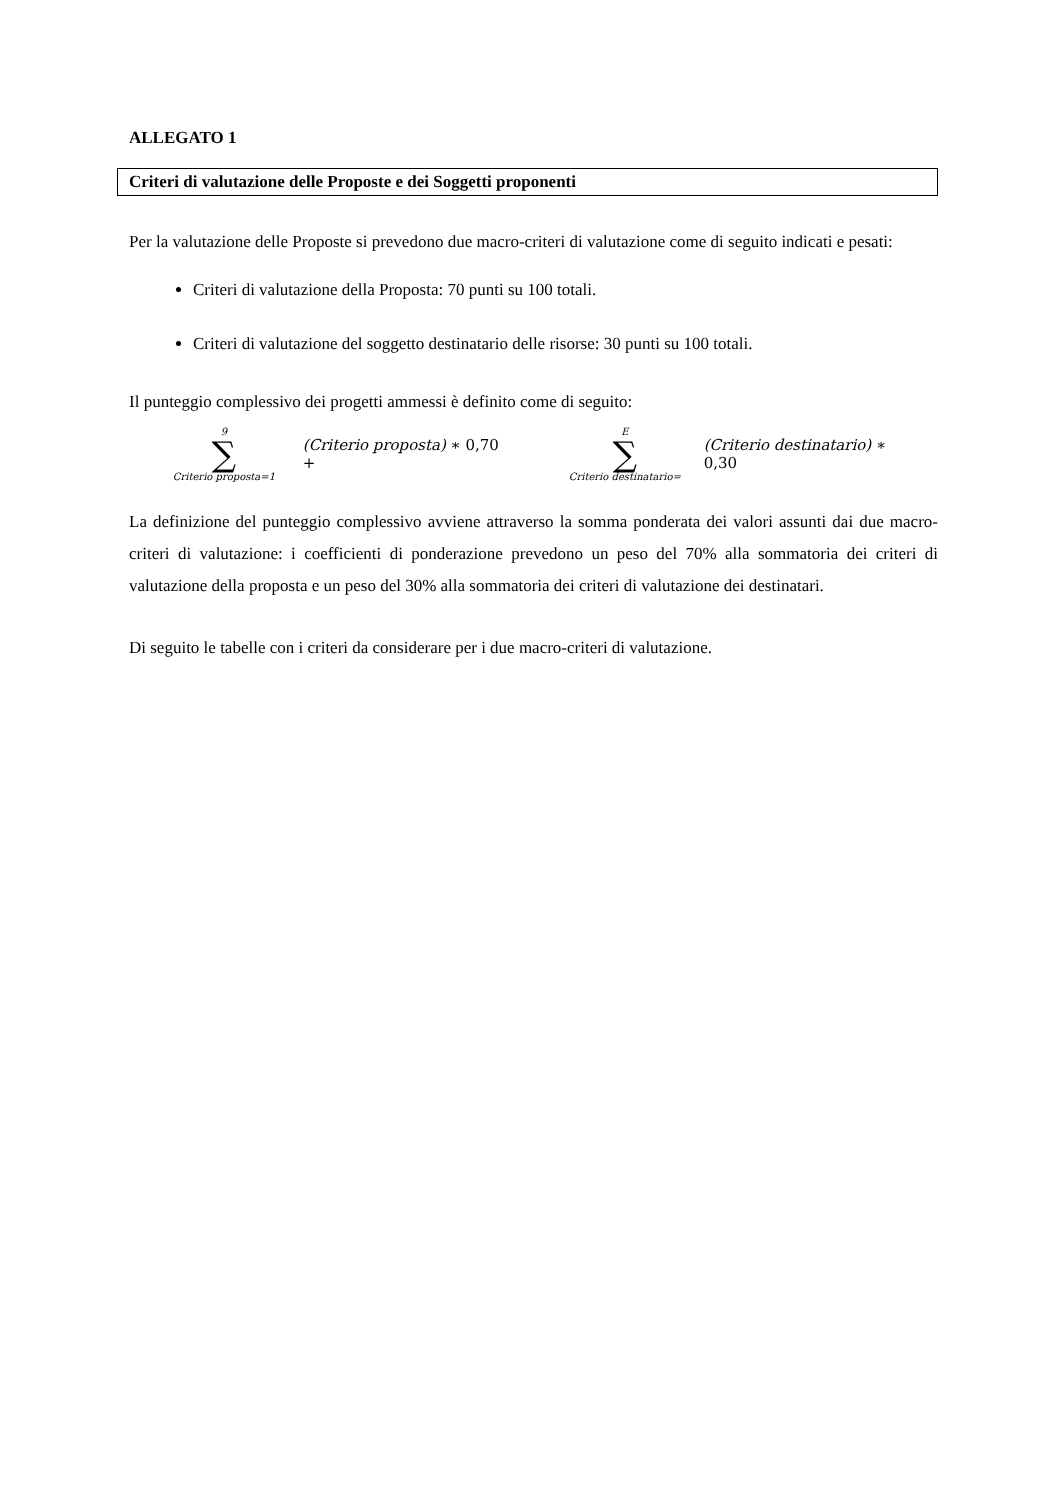ALLEGATO 1
Criteri di valutazione delle Proposte e dei Soggetti proponenti
Per la valutazione delle Proposte si prevedono due macro-criteri di valutazione come di seguito indicati e pesati:
Criteri di valutazione della Proposta: 70 punti su 100 totali.
Criteri di valutazione del soggetto destinatario delle risorse: 30 punti su 100 totali.
Il punteggio complessivo dei progetti ammessi è definito come di seguito:
9
∑
Criterio proposta=1
(Criterio proposta) ∗ 0,70 +
E
∑
Criterio destinatario=
(Criterio destinatario) ∗ 0,30
La definizione del punteggio complessivo avviene attraverso la somma ponderata dei valori assunti dai due macro-criteri di valutazione: i coefficienti di ponderazione prevedono un peso del 70% alla sommatoria dei criteri di valutazione della proposta e un peso del 30% alla sommatoria dei criteri di valutazione dei destinatari.
Di seguito le tabelle con i criteri da considerare per i due macro-criteri di valutazione.